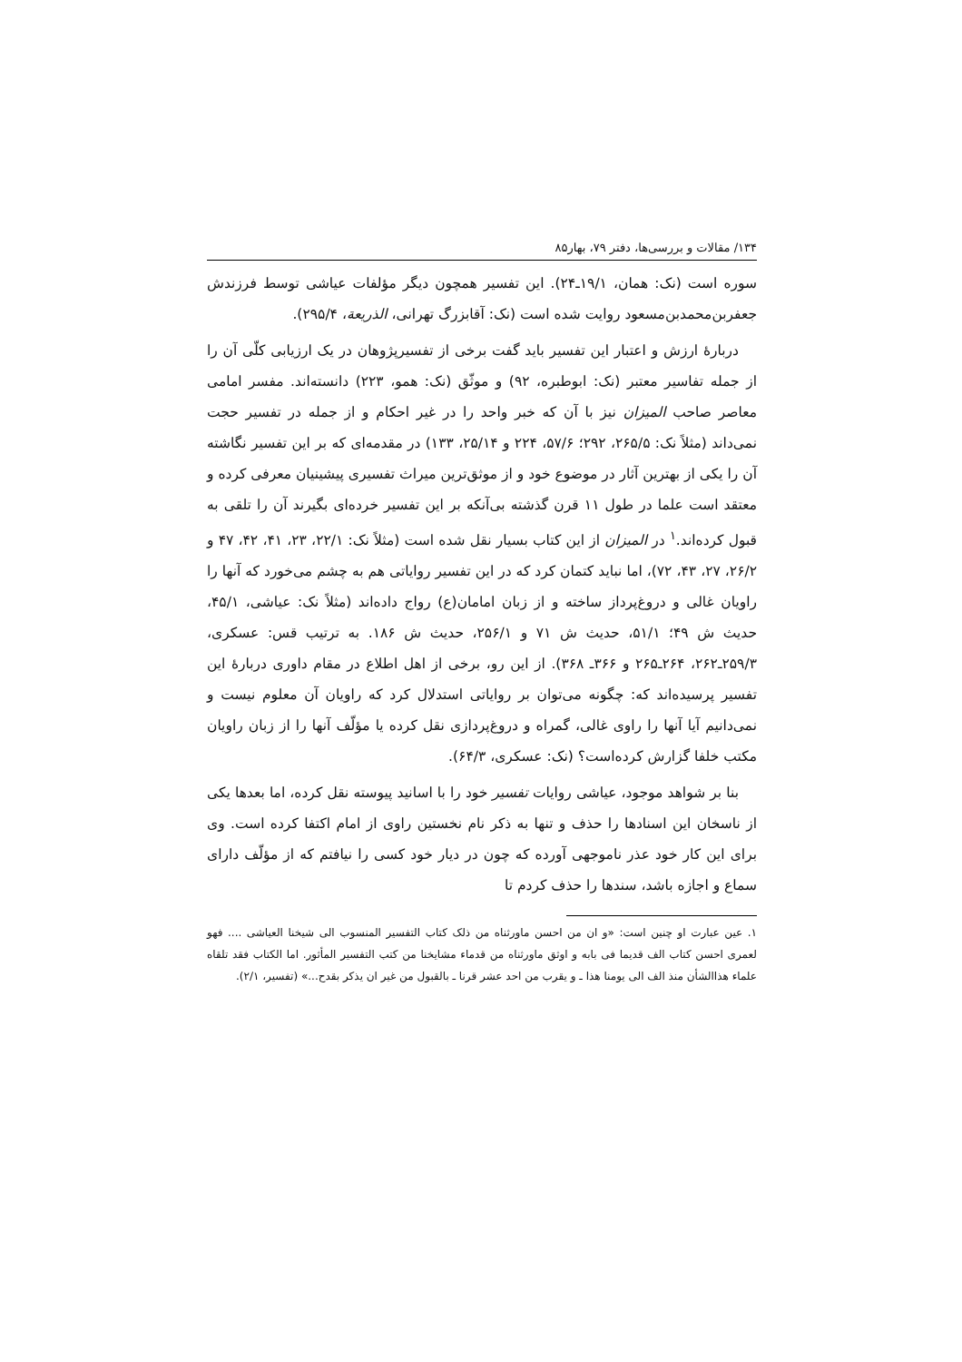۱۳۴/ مقالات و بررسی‌ها، دفتر ۷۹، بهار۸۵
سوره است (نک: همان، ۱۹/۱ـ۲۴). این تفسیر همچون دیگر مؤلفات عیاشی توسط فرزندش جعفربن‌محمدبن‌مسعود روایت شده است (نک: آقابزرگ تهرانی، الذریعة، ۲۹۵/۴).
دربارهٔ ارزش و اعتبار این تفسیر باید گفت برخی از تفسیرپژوهان در یک ارزیابی کلّی آن را از جمله تفاسیر معتبر (نک: ابوطبره، ۹۲) و موثّق (نک: همو، ۲۲۳) دانسته‌اند. مفسر امامی معاصر صاحب المیزان نیز با آن که خبر واحد را در غیر احکام و از جمله در تفسیر حجت نمی‌داند (مثلاً نک: ۲۶۵/۵، ۲۹۲؛ ۵۷/۶، ۲۲۴ و ۲۵/۱۴، ۱۳۳) در مقدمه‌ای که بر این تفسیر نگاشته آن را یکی از بهترین آثار در موضوع خود و از موثق‌ترین میراث تفسیری پیشینیان معرفی کرده و معتقد است علما در طول ۱۱ قرن گذشته بی‌آنکه بر این تفسیر خرده‌ای بگیرند آن را تلقی به قبول کرده‌اند.<sup>۱</sup> در المیزان از این کتاب بسیار نقل شده است (مثلاً نک: ۲۲/۱، ۲۳، ۴۱، ۴۲، ۴۷ و ۲۶/۲، ۲۷، ۴۳، ۷۲)، اما نباید کتمان کرد که در این تفسیر روایاتی هم به چشم می‌خورد که آنها را راویان غالی و دروغ‌پرداز ساخته و از زبان امامان(ع) رواج داده‌اند (مثلاً نک: عیاشی، ۴۵/۱، حدیث ش ۴۹؛ ۵۱/۱، حدیث ش ۷۱ و ۲۵۶/۱، حدیث ش ۱۸۶. به ترتیب قس: عسکری، ۲۵۹/۳ـ۲۶۲، ۲۶۴ـ۲۶۵ و ۳۶۶ـ ۳۶۸). از این رو، برخی از اهل اطلاع در مقام داوری دربارهٔ این تفسیر پرسیده‌اند که: چگونه می‌توان بر روایاتی استدلال کرد که راویان آن معلوم نیست و نمی‌دانیم آیا آنها را راوی غالی، گمراه و دروغ‌پردازی نقل کرده یا مؤلّف آنها را از زبان راویان مکتب خلفا گزارش کرده‌است؟ (نک: عسکری، ۶۴/۳).
بنا بر شواهد موجود، عیاشی روایات تفسیر خود را با اسانید پیوسته نقل کرده، اما بعدها یکی از ناسخان این اسنادها را حذف و تنها به ذکر نام نخستین راوی از امام اکتفا کرده است. وی برای این کار خود عذر ناموجهی آورده که چون در دیار خود کسی را نیافتم که از مؤلّف دارای سماع و اجازه باشد، سندها را حذف کردم تا
۱. عین عبارت او چنین است: «و ان من احسن ماورثناه من ذلک کتاب التفسیر المنسوب الی شیخنا العیاشی .... فهو لعمری احسن کتاب الف قدیما فی بابه و اوثق ماورثناه من قدماء مشایخنا من کتب التفسیر المأثور. اما الکتاب فقد تلقاه علماء هذاالشأن منذ الف الی یومنا هذا ـ و یقرب من احد عشر قرنا ـ بالقبول من غیر ان یذکر بقدح...» (تفسیر، ۲/۱).